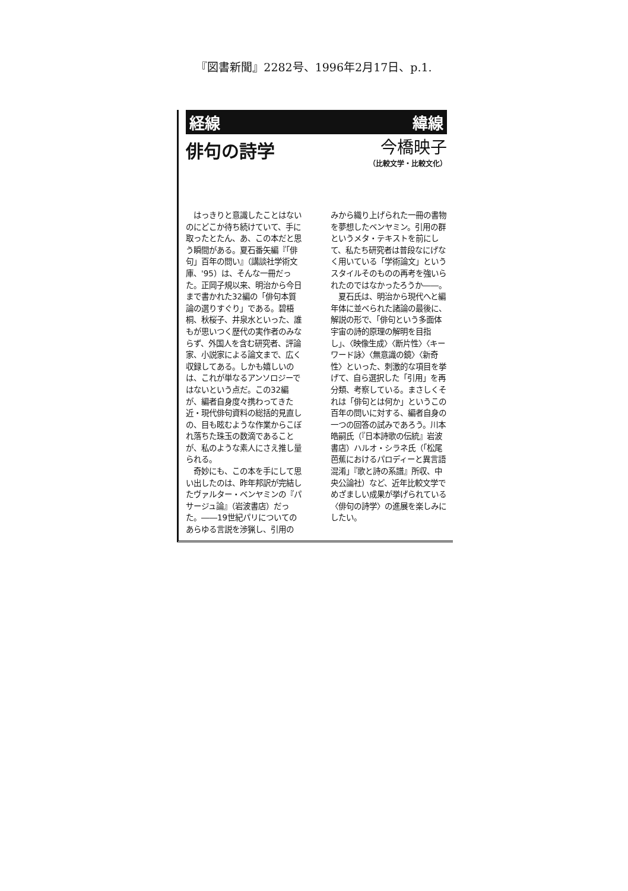『図書新聞』2282号、1996年2月17日、p.1.
経線 緯線
俳句の詩学
今橋映子
（比較文学・比較文化）
　はっきりと意識したことはないのにどこか待ち続けていて、手に取ったとたん、あ、この本だと思う瞬間がある。夏石番矢編『「俳句」百年の問い』（講談社学術文庫、'95）は、そんな一冊だった。正岡子規以来、明治から今日まで書かれた32編の「俳句本質論の選りすぐり」である。碧梧桐、秋桜子、井泉水といった、誰もが思いつく歴代の実作者のみならず、外国人を含む研究者、評論家、小説家による論文まで、広く収録してある。しかも嬉しいのは、これが単なるアンソロジーではないという点だ。この32編が、編者自身度々携わってきた近・現代俳句資料の総括的見直しの、目も眩むような作業からこぼれ落ちた珠玉の数滴であることが、私のような素人にさえ推し量られる。
　奇妙にも、この本を手にして思い出したのは、昨年邦訳が完結したヴァルター・ベンヤミンの『パサージュ論』（岩波書店）だった。――19世紀パリについてのあらゆる言説を渉猟し、引用の
みから織り上げられた一冊の書物を夢想したベンヤミン。引用の群というメタ・テキストを前にして、私たち研究者は普段なにげなく用いている「学術論文」というスタイルそのものの再考を強いられたのではなかったろうか――。
　夏石氏は、明治から現代へと編年体に並べられた諸論の最後に、解説の形で、「俳句という多面体宇宙の詩的原理の解明を目指し」、〈映像生成〉〈断片性〉〈キーワード詠〉〈無意識の鏡〉〈新奇性〉といった、刺激的な項目を挙げて、自ら選択した「引用」を再分類、考察している。まさしくそれは「俳句とは何か」というこの百年の問いに対する、編者自身の一つの回答の試みであろう。川本皓嗣氏（『日本詩歌の伝統』岩波書店）ハルオ・シラネ氏（「松尾芭蕉におけるパロディーと異言語混淆」『歌と詩の系譜』所収、中央公論社）など、近年比較文学でめざましい成果が挙げられている〈俳句の詩学〉の進展を楽しみにしたい。